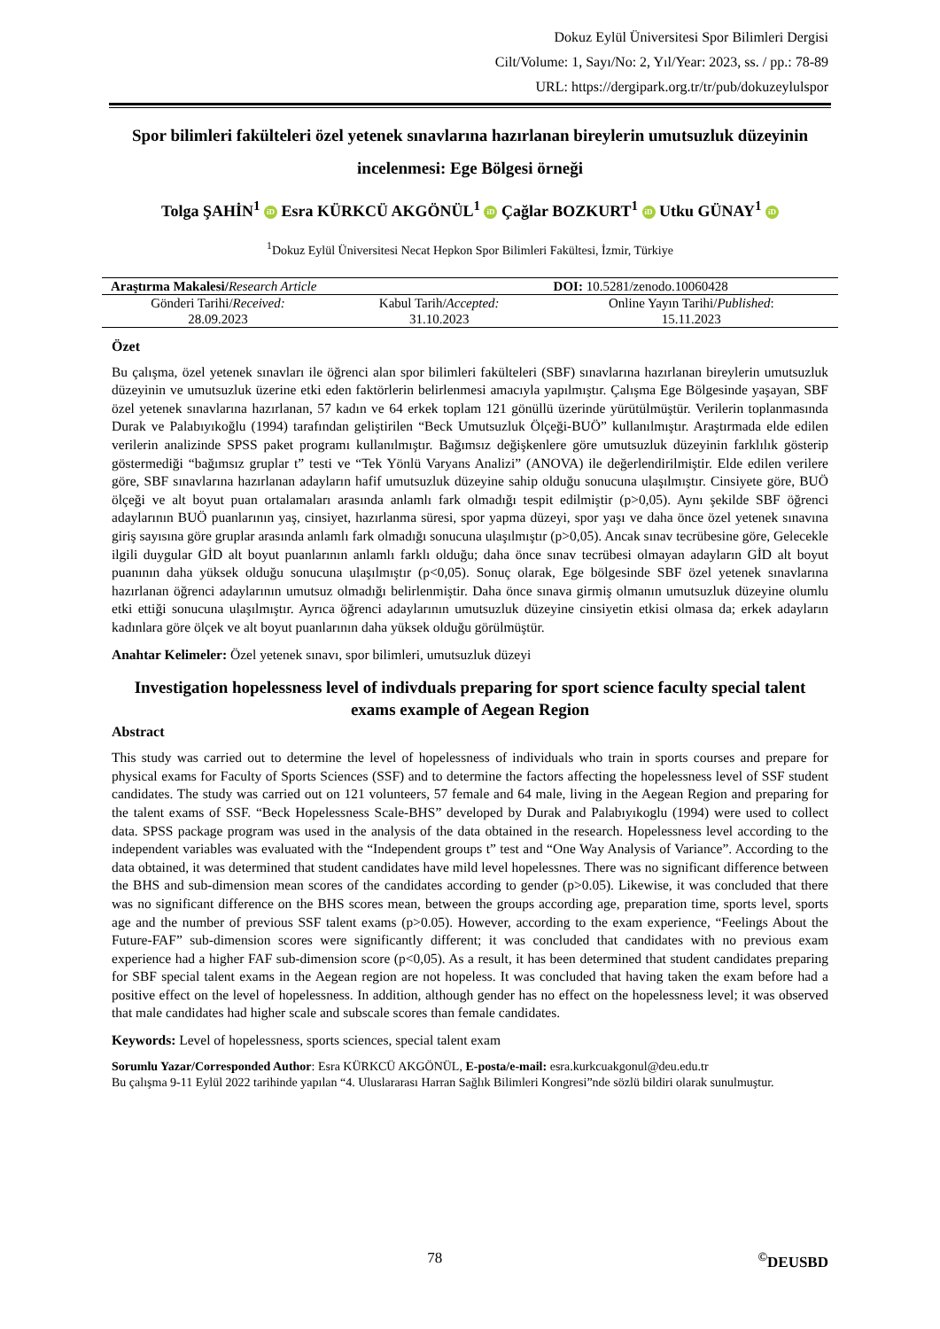Dokuz Eylül Üniversitesi Spor Bilimleri Dergisi
Cilt/Volume: 1, Sayı/No: 2, Yıl/Year: 2023, ss. / pp.: 78-89
URL: https://dergipark.org.tr/tr/pub/dokuzeylulspor
Spor bilimleri fakülteleri özel yetenek sınavlarına hazırlanan bireylerin umutsuzluk düzeyinin incelenmesi: Ege Bölgesi örneği
Tolga ŞAHİN<sup>1</sup> iD Esra KÜRKCÜ AKGÖNÜL<sup>1</sup> iD Çağlar BOZKURT<sup>1</sup> iD Utku GÜNAY<sup>1</sup> iD
<sup>1</sup> Dokuz Eylül Üniversitesi Necat Hepkon Spor Bilimleri Fakültesi, İzmir, Türkiye
| Araştırma Makalesi/ Research Article | | DOI: 10.5281/zenodo.10060428 |
| Gönderi Tarihi/ Received: 28.09.2023 | Kabul Tarih/ Accepted: 31.10.2023 | Online Yayın Tarihi/ Published : 15.11.2023 |
Özet
Bu çalışma, özel yetenek sınavları ile öğrenci alan spor bilimleri fakülteleri (SBF) sınavlarına hazırlanan bireylerin umutsuzluk düzeyinin ve umutsuzluk üzerine etki eden faktörlerin belirlenmesi amacıyla yapılmıştır. Çalışma Ege Bölgesinde yaşayan, SBF özel yetenek sınavlarına hazırlanan, 57 kadın ve 64 erkek toplam 121 gönüllü üzerinde yürütülmüştür. Verilerin toplanmasında Durak ve Palabıyıkoğlu (1994) tarafından geliştirilen “Beck Umutsuzluk Ölçeği-BUÖ” kullanılmıştır. Araştırmada elde edilen verilerin analizinde SPSS paket programı kullanılmıştır. Bağımsız değişkenlere göre umutsuzluk düzeyinin farklılık gösterip göstermediği “bağımsız gruplar t” testi ve “Tek Yönlü Varyans Analizi” (ANOVA) ile değerlendirilmiştir. Elde edilen verilere göre, SBF sınavlarına hazırlanan adayların hafif umutsuzluk düzeyine sahip olduğu sonucuna ulaşılmıştır. Cinsiyete göre, BUÖ ölçeği ve alt boyut puan ortalamaları arasında anlamlı fark olmadığı tespit edilmiştir (p>0,05). Aynı şekilde SBF öğrenci adaylarının BUÖ puanlarının yaş, cinsiyet, hazırlanma süresi, spor yapma düzeyi, spor yaşı ve daha önce özel yetenek sınavına giriş sayısına göre gruplar arasında anlamlı fark olmadığı sonucuna ulaşılmıştır (p>0,05). Ancak sınav tecrübesine göre, Gelecekle ilgili duygular GİD alt boyut puanlarının anlamlı farklı olduğu; daha önce sınav tecrübesi olmayan adayların GİD alt boyut puanının daha yüksek olduğu sonucuna ulaşılmıştır (p<0,05). Sonuç olarak, Ege bölgesinde SBF özel yetenek sınavlarına hazırlanan öğrenci adaylarının umutsuz olmadığı belirlenmiştir. Daha önce sınava girmiş olmanın umutsuzluk düzeyine olumlu etki ettiği sonucuna ulaşılmıştır. Ayrıca öğrenci adaylarının umutsuzluk düzeyine cinsiyetin etkisi olmasa da; erkek adayların kadınlara göre ölçek ve alt boyut puanlarının daha yüksek olduğu görülmüştür.
Anahtar Kelimeler: Özel yetenek sınavı, spor bilimleri, umutsuzluk düzeyi
Investigation hopelessness level of indivduals preparing for sport science faculty special talent exams example of Aegean Region
Abstract
This study was carried out to determine the level of hopelessness of individuals who train in sports courses and prepare for physical exams for Faculty of Sports Sciences (SSF) and to determine the factors affecting the hopelessness level of SSF student candidates. The study was carried out on 121 volunteers, 57 female and 64 male, living in the Aegean Region and preparing for the talent exams of SSF. “Beck Hopelessness Scale-BHS” developed by Durak and Palabıyıkoglu (1994) were used to collect data. SPSS package program was used in the analysis of the data obtained in the research. Hopelessness level according to the independent variables was evaluated with the “Independent groups t” test and “One Way Analysis of Variance”. According to the data obtained, it was determined that student candidates have mild level hopelessnes. There was no significant difference between the BHS and sub-dimension mean scores of the candidates according to gender (p>0.05). Likewise, it was concluded that there was no significant difference on the BHS scores mean, between the groups according age, preparation time, sports level, sports age and the number of previous SSF talent exams (p>0.05). However, according to the exam experience, “Feelings About the Future-FAF” sub-dimension scores were significantly different; it was concluded that candidates with no previous exam experience had a higher FAF sub-dimension score (p<0,05). As a result, it has been determined that student candidates preparing for SBF special talent exams in the Aegean region are not hopeless. It was concluded that having taken the exam before had a positive effect on the level of hopelessness. In addition, although gender has no effect on the hopelessness level; it was observed that male candidates had higher scale and subscale scores than female candidates.
Keywords: Level of hopelessness, sports sciences, special talent exam
Sorumlu Yazar/Corresponded Author: Esra KÜRKCÜ AKGÖNÜL, E-posta/e-mail: esra.kurkcuakgonul@deu.edu.tr
Bu çalışma 9-11 Eylül 2022 tarihinde yapılan “4. Uluslararası Harran Sağlık Bilimleri Kongresi”nde sözlü bildiri olarak sunulmuştur.
78<sup>©</sup>DEUSBD